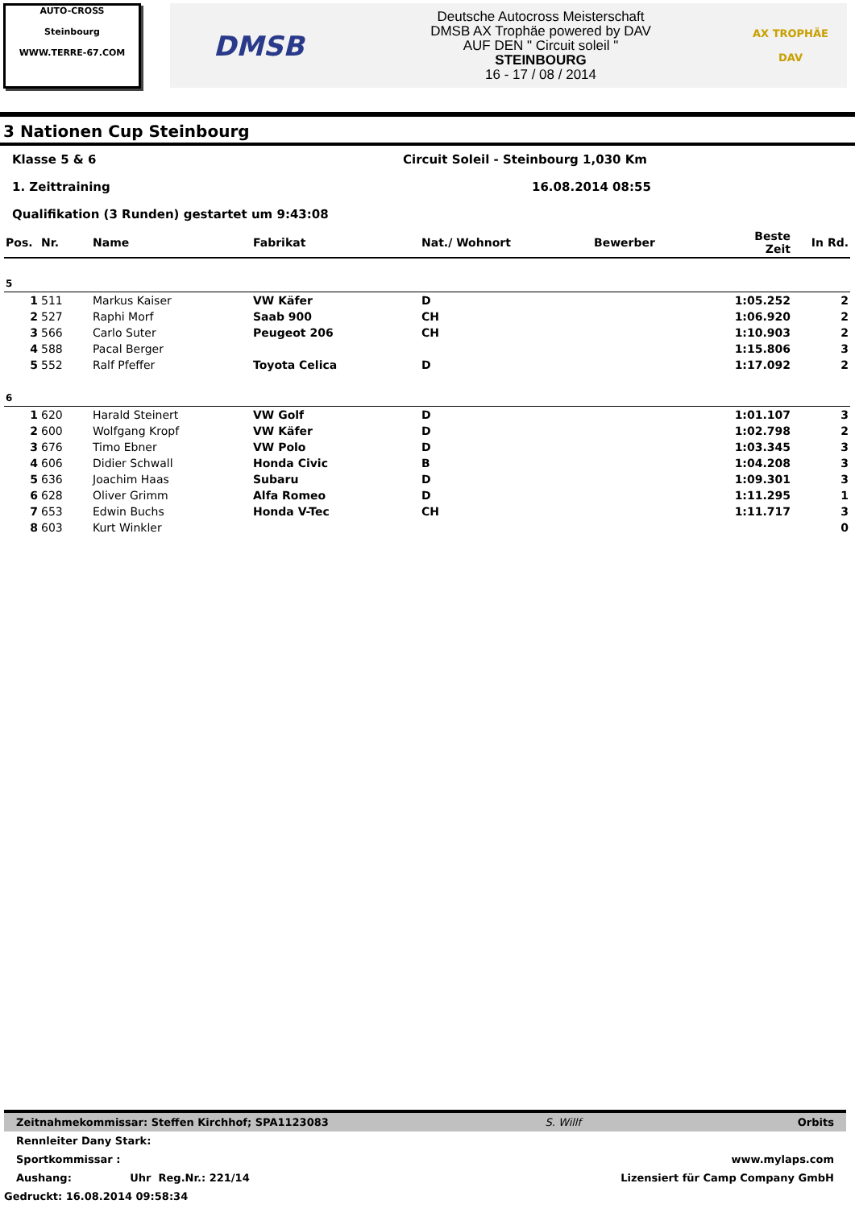AUTO-CROSS
Steinbourg
WWW.TERRE-67.COM
DMSB
Deutsche Autocross Meisterschaft
DMSB AX Trophäe powered by DAV
AUF DEN " Circuit soleil "
STEINBOURG
16 - 17 / 08 / 2014
AX TROPHÄE
DAV
3 Nationen Cup Steinbourg
Klasse 5 & 6 Circuit Soleil - Steinbourg 1,030 Km
1. Zeittraining 16.08.2014 08:55
Qualifikation (3 Runden) gestartet um 9:43:08
| Pos. | Nr. | Name | Fabrikat | Nat./ Wohnort | Bewerber | Beste Zeit | In Rd. |
| --- | --- | --- | --- | --- | --- | --- | --- |
| 5 | | | | | | | |
| 1 | 511 | Markus Kaiser | VW Käfer | D | | 1:05.252 | 2 |
| 2 | 527 | Raphi Morf | Saab 900 | CH | | 1:06.920 | 2 |
| 3 | 566 | Carlo Suter | Peugeot 206 | CH | | 1:10.903 | 2 |
| 4 | 588 | Pacal Berger | | | | 1:15.806 | 3 |
| 5 | 552 | Ralf Pfeffer | Toyota Celica | D | | 1:17.092 | 2 |
| 6 | | | | | | | |
| 1 | 620 | Harald Steinert | VW Golf | D | | 1:01.107 | 3 |
| 2 | 600 | Wolfgang Kropf | VW Käfer | D | | 1:02.798 | 2 |
| 3 | 676 | Timo Ebner | VW Polo | D | | 1:03.345 | 3 |
| 4 | 606 | Didier Schwall | Honda Civic | B | | 1:04.208 | 3 |
| 5 | 636 | Joachim Haas | Subaru | D | | 1:09.301 | 3 |
| 6 | 628 | Oliver Grimm | Alfa Romeo | D | | 1:11.295 | 1 |
| 7 | 653 | Edwin Buchs | Honda V-Tec | CH | | 1:11.717 | 3 |
| 8 | 603 | Kurt Winkler | | | | | 0 |
Zeitnahmekommissar: Steffen Kirchhof; SPA1123083 S. Willf Orbits
Rennleiter Dany Stark:
Sportkommissar : www.mylaps.com
Aushang: Uhr Reg.Nr.: 221/14 Lizensiert für Camp Company GmbH
Gedruckt: 16.08.2014 09:58:34